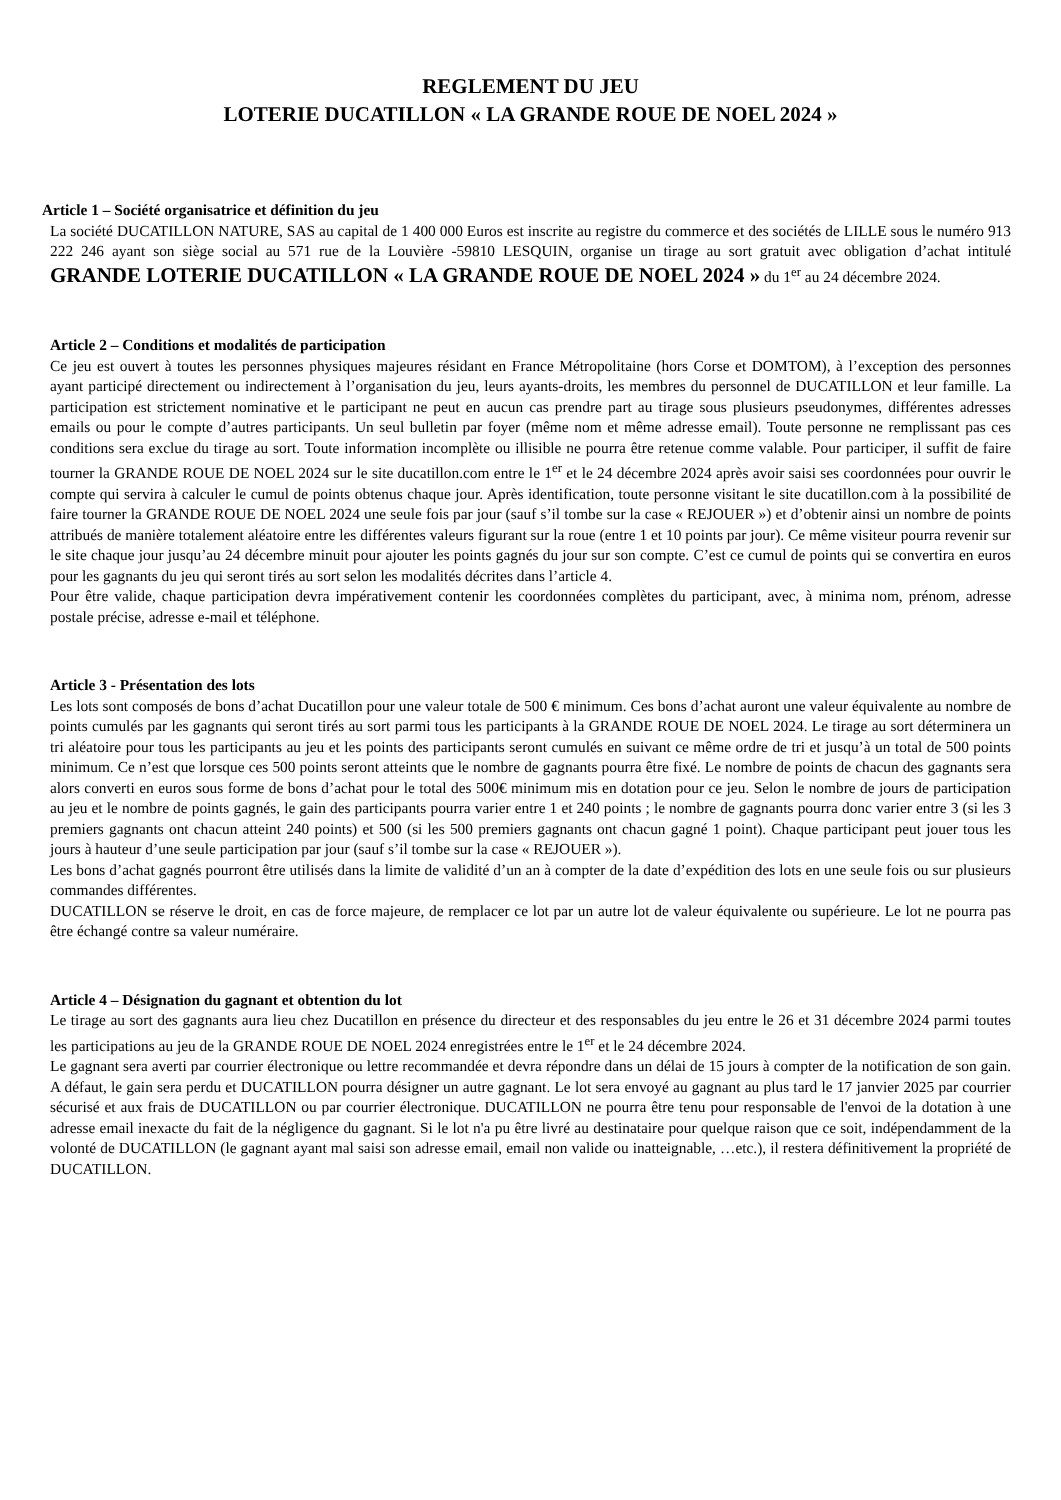REGLEMENT DU JEU
LOTERIE DUCATILLON « LA GRANDE ROUE DE NOEL 2024 »
Article 1 – Société organisatrice et définition du jeu
La société DUCATILLON NATURE, SAS au capital de 1 400 000 Euros est inscrite au registre du commerce et des sociétés de LILLE sous le numéro 913 222 246 ayant son siège social au 571 rue de la Louvière -59810 LESQUIN, organise un tirage au sort gratuit avec obligation d’achat intitulé GRANDE LOTERIE DUCATILLON « LA GRANDE ROUE DE NOEL 2024 » du 1<sup>er</sup> au 24 décembre 2024.
Article 2 – Conditions et modalités de participation
Ce jeu est ouvert à toutes les personnes physiques majeures résidant en France Métropolitaine (hors Corse et DOMTOM), à l’exception des personnes ayant participé directement ou indirectement à l’organisation du jeu, leurs ayants-droits, les membres du personnel de DUCATILLON et leur famille. La participation est strictement nominative et le participant ne peut en aucun cas prendre part au tirage sous plusieurs pseudonymes, différentes adresses emails ou pour le compte d’autres participants. Un seul bulletin par foyer (même nom et même adresse email). Toute personne ne remplissant pas ces conditions sera exclue du tirage au sort. Toute information incomplète ou illisible ne pourra être retenue comme valable. Pour participer, il suffit de faire tourner la GRANDE ROUE DE NOEL 2024 sur le site ducatillon.com entre le 1<sup>er</sup> et le 24 décembre 2024 après avoir saisi ses coordonnées pour ouvrir le compte qui servira à calculer le cumul de points obtenus chaque jour. Après identification, toute personne visitant le site ducatillon.com à la possibilité de faire tourner la GRANDE ROUE DE NOEL 2024 une seule fois par jour (sauf s’il tombe sur la case « REJOUER ») et d’obtenir ainsi un nombre de points attribués de manière totalement aléatoire entre les différentes valeurs figurant sur la roue (entre 1 et 10 points par jour). Ce même visiteur pourra revenir sur le site chaque jour jusqu’au 24 décembre minuit pour ajouter les points gagnés du jour sur son compte. C’est ce cumul de points qui se convertira en euros pour les gagnants du jeu qui seront tirés au sort selon les modalités décrites dans l’article 4.
Pour être valide, chaque participation devra impérativement contenir les coordonnées complètes du participant, avec, à minima nom, prénom, adresse postale précise, adresse e-mail et téléphone.
Article 3 - Présentation des lots
Les lots sont composés de bons d’achat Ducatillon pour une valeur totale de 500 € minimum. Ces bons d’achat auront une valeur équivalente au nombre de points cumulés par les gagnants qui seront tirés au sort parmi tous les participants à la GRANDE ROUE DE NOEL 2024. Le tirage au sort déterminera un tri aléatoire pour tous les participants au jeu et les points des participants seront cumulés en suivant ce même ordre de tri et jusqu’à un total de 500 points minimum. Ce n’est que lorsque ces 500 points seront atteints que le nombre de gagnants pourra être fixé. Le nombre de points de chacun des gagnants sera alors converti en euros sous forme de bons d’achat pour le total des 500€ minimum mis en dotation pour ce jeu. Selon le nombre de jours de participation au jeu et le nombre de points gagnés, le gain des participants pourra varier entre 1 et 240 points ; le nombre de gagnants pourra donc varier entre 3 (si les 3 premiers gagnants ont chacun atteint 240 points) et 500 (si les 500 premiers gagnants ont chacun gagné 1 point). Chaque participant peut jouer tous les jours à hauteur d’une seule participation par jour (sauf s’il tombe sur la case « REJOUER »).
Les bons d’achat gagnés pourront être utilisés dans la limite de validité d’un an à compter de la date d’expédition des lots en une seule fois ou sur plusieurs commandes différentes.
DUCATILLON se réserve le droit, en cas de force majeure, de remplacer ce lot par un autre lot de valeur équivalente ou supérieure. Le lot ne pourra pas être échangé contre sa valeur numéraire.
Article 4 – Désignation du gagnant et obtention du lot
Le tirage au sort des gagnants aura lieu chez Ducatillon en présence du directeur et des responsables du jeu entre le 26 et 31 décembre 2024 parmi toutes les participations au jeu de la GRANDE ROUE DE NOEL 2024 enregistrées entre le 1<sup>er</sup> et le 24 décembre 2024.
Le gagnant sera averti par courrier électronique ou lettre recommandée et devra répondre dans un délai de 15 jours à compter de la notification de son gain. A défaut, le gain sera perdu et DUCATILLON pourra désigner un autre gagnant. Le lot sera envoyé au gagnant au plus tard le 17 janvier 2025 par courrier sécurisé et aux frais de DUCATILLON ou par courrier électronique. DUCATILLON ne pourra être tenu pour responsable de l'envoi de la dotation à une adresse email inexacte du fait de la négligence du gagnant. Si le lot n'a pu être livré au destinataire pour quelque raison que ce soit, indépendamment de la volonté de DUCATILLON (le gagnant ayant mal saisi son adresse email, email non valide ou inatteignable, …etc.), il restera définitivement la propriété de DUCATILLON.